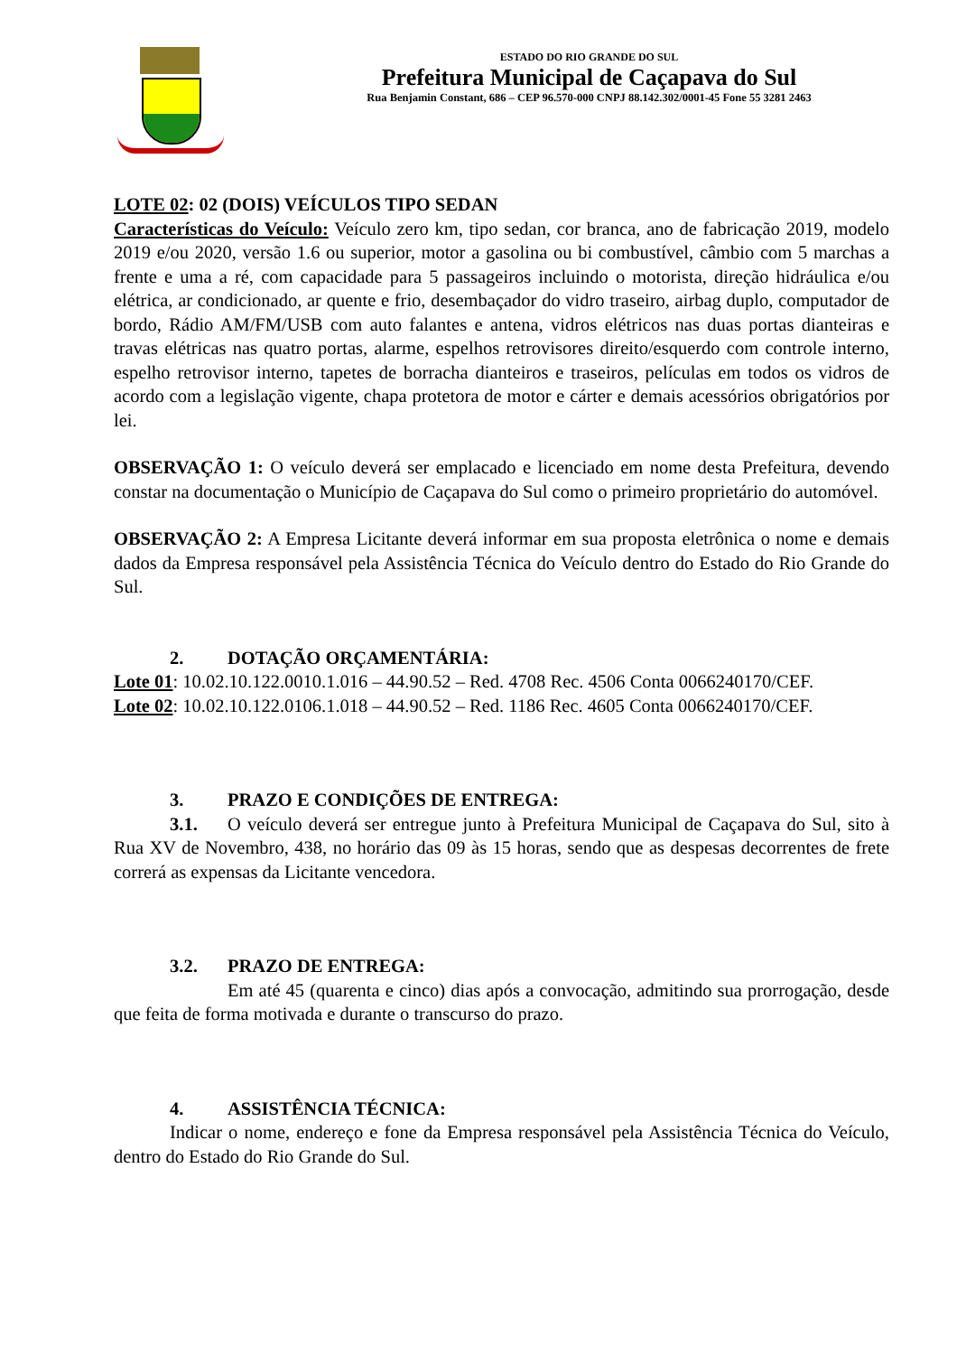ESTADO DO RIO GRANDE DO SUL
Prefeitura Municipal de Caçapava do Sul
Rua Benjamin Constant, 686 – CEP 96.570-000 CNPJ 88.142.302/0001-45 Fone 55 3281 2463
LOTE 02: 02 (DOIS) VEÍCULOS TIPO SEDAN
Características do Veículo: Veículo zero km, tipo sedan, cor branca, ano de fabricação 2019, modelo 2019 e/ou 2020, versão 1.6 ou superior, motor a gasolina ou bi combustível, câmbio com 5 marchas a frente e uma a ré, com capacidade para 5 passageiros incluindo o motorista, direção hidráulica e/ou elétrica, ar condicionado, ar quente e frio, desembaçador do vidro traseiro, airbag duplo, computador de bordo, Rádio AM/FM/USB com auto falantes e antena, vidros elétricos nas duas portas dianteiras e travas elétricas nas quatro portas, alarme, espelhos retrovisores direito/esquerdo com controle interno, espelho retrovisor interno, tapetes de borracha dianteiros e traseiros, películas em todos os vidros de acordo com a legislação vigente, chapa protetora de motor e cárter e demais acessórios obrigatórios por lei.
OBSERVAÇÃO 1: O veículo deverá ser emplacado e licenciado em nome desta Prefeitura, devendo constar na documentação o Município de Caçapava do Sul como o primeiro proprietário do automóvel.
OBSERVAÇÃO 2: A Empresa Licitante deverá informar em sua proposta eletrônica o nome e demais dados da Empresa responsável pela Assistência Técnica do Veículo dentro do Estado do Rio Grande do Sul.
2. DOTAÇÃO ORÇAMENTÁRIA:
Lote 01: 10.02.10.122.0010.1.016 – 44.90.52 – Red. 4708 Rec. 4506 Conta 0066240170/CEF.
Lote 02: 10.02.10.122.0106.1.018 – 44.90.52 – Red. 1186 Rec. 4605 Conta 0066240170/CEF.
3. PRAZO E CONDIÇÕES DE ENTREGA:
3.1. O veículo deverá ser entregue junto à Prefeitura Municipal de Caçapava do Sul, sito à Rua XV de Novembro, 438, no horário das 09 às 15 horas, sendo que as despesas decorrentes de frete correrá as expensas da Licitante vencedora.
3.2. PRAZO DE ENTREGA:
Em até 45 (quarenta e cinco) dias após a convocação, admitindo sua prorrogação, desde que feita de forma motivada e durante o transcurso do prazo.
4. ASSISTÊNCIA TÉCNICA:
Indicar o nome, endereço e fone da Empresa responsável pela Assistência Técnica do Veículo, dentro do Estado do Rio Grande do Sul.